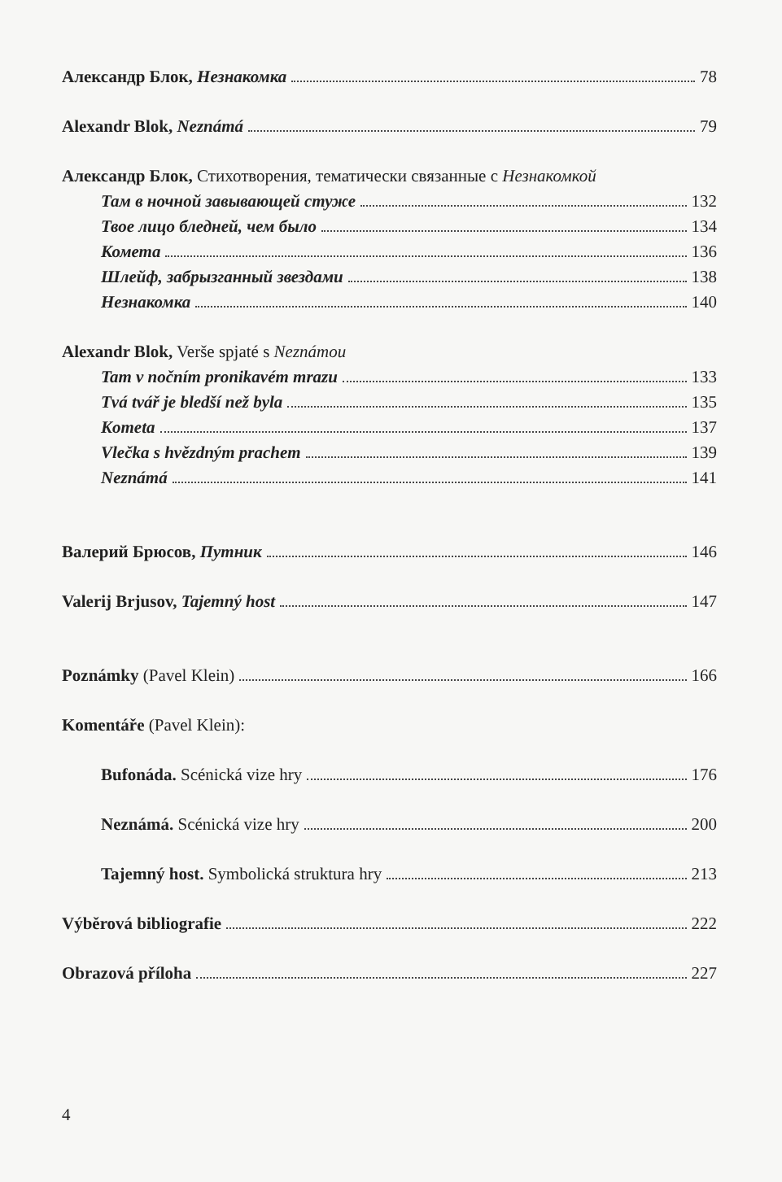Александр Блок, Незнакомка 78
Alexandr Blok, Neznámá 79
Александр Блок, Стихотворения, тематически связанные с Незнакомкой
Там в ночной завывающей стуже 132
Твое лицо бледней, чем было 134
Комета 136
Шлейф, забрызганный звездами 138
Незнакомка 140
Alexandr Blok, Verše spjaté s Neznámou
Tam v nočním pronikavém mrazu 133
Tvá tvář je bledší než byla 135
Kometa 137
Vlečka s hvězdným prachem 139
Neznámá 141
Валерий Брюсов, Путник 146
Valerij Brjusov, Tajemný host 147
Poznámky (Pavel Klein) 166
Komentáře (Pavel Klein):
Bufonáda. Scénická vize hry 176
Neznámá. Scénická vize hry 200
Tajemný host. Symbolická struktura hry 213
Výběrová bibliografie 222
Obrazová příloha 227
4